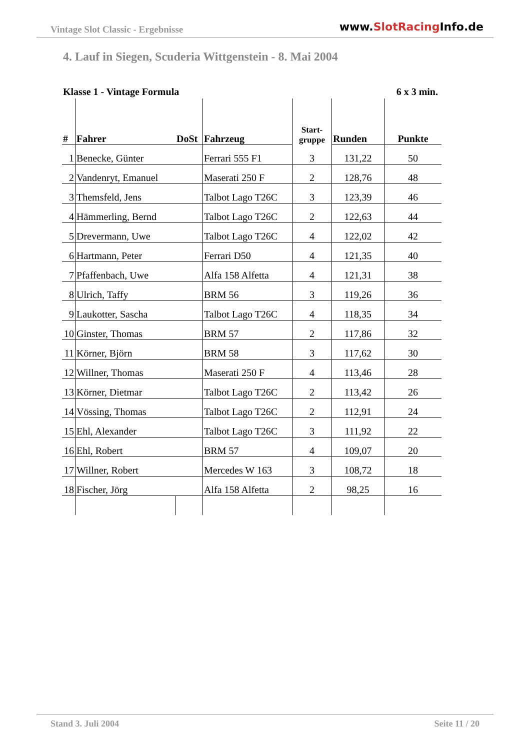Vintage Slot Classic - Ergebnisse www.SlotRacing Info.de
4. Lauf in Siegen, Scuderia Wittgenstein - 8. Mai 2004
Klasse 1 - Vintage Formula 6 x 3 min.
| # | Fahrer | DoSt | Fahrzeug | Start- gruppe | Runden | Punkte |
| --- | --- | --- | --- | --- | --- | --- |
| 1 | Benecke, Günter | | Ferrari 555 F1 | 3 | 131,22 | 50 |
| 2 | Vandenryt, Emanuel | | Maserati 250 F | 2 | 128,76 | 48 |
| 3 | Themsfeld, Jens | | Talbot Lago T26C | 3 | 123,39 | 46 |
| 4 | Hämmerling, Bernd | | Talbot Lago T26C | 2 | 122,63 | 44 |
| 5 | Drevermann, Uwe | | Talbot Lago T26C | 4 | 122,02 | 42 |
| 6 | Hartmann, Peter | | Ferrari D50 | 4 | 121,35 | 40 |
| 7 | Pfaffenbach, Uwe | | Alfa 158 Alfetta | 4 | 121,31 | 38 |
| 8 | Ulrich, Taffy | | BRM 56 | 3 | 119,26 | 36 |
| 9 | Laukotter, Sascha | | Talbot Lago T26C | 4 | 118,35 | 34 |
| 10 | Ginster, Thomas | | BRM 57 | 2 | 117,86 | 32 |
| 11 | Körner, Björn | | BRM 58 | 3 | 117,62 | 30 |
| 12 | Willner, Thomas | | Maserati 250 F | 4 | 113,46 | 28 |
| 13 | Körner, Dietmar | | Talbot Lago T26C | 2 | 113,42 | 26 |
| 14 | Vössing, Thomas | | Talbot Lago T26C | 2 | 112,91 | 24 |
| 15 | Ehl, Alexander | | Talbot Lago T26C | 3 | 111,92 | 22 |
| 16 | Ehl, Robert | | BRM 57 | 4 | 109,07 | 20 |
| 17 | Willner, Robert | | Mercedes W 163 | 3 | 108,72 | 18 |
| 18 | Fischer, Jörg | | Alfa 158 Alfetta | 2 | 98,25 | 16 |
Stand 3. Juli 2004 Seite 11 / 20